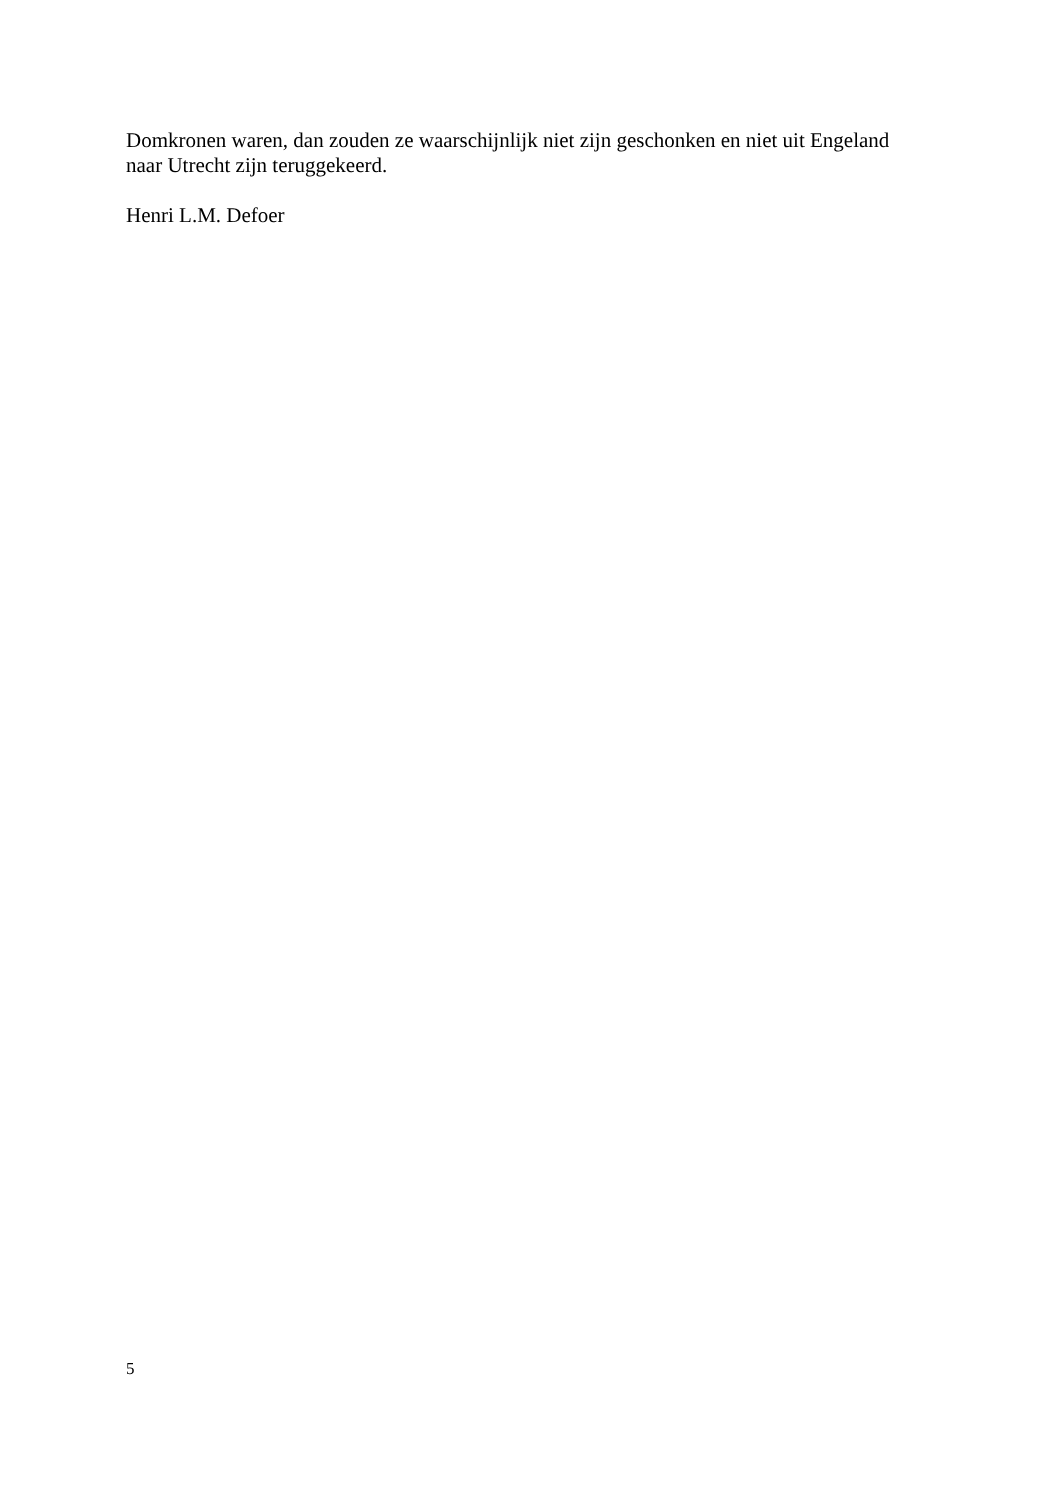Domkronen waren, dan zouden ze waarschijnlijk niet zijn geschonken en niet uit Engeland naar Utrecht zijn teruggekeerd.
Henri L.M. Defoer
5